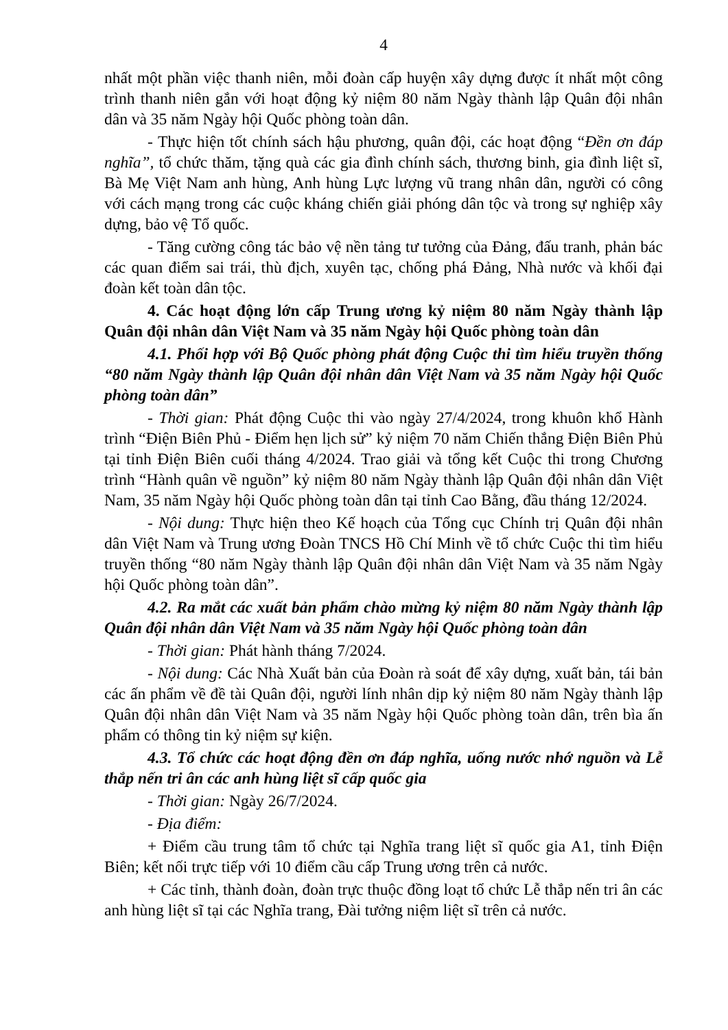4
nhất một phần việc thanh niên, mỗi đoàn cấp huyện xây dựng được ít nhất một công trình thanh niên gắn với hoạt động kỷ niệm 80 năm Ngày thành lập Quân đội nhân dân và 35 năm Ngày hội Quốc phòng toàn dân.
- Thực hiện tốt chính sách hậu phương, quân đội, các hoạt động “Đền ơn đáp nghĩa”, tổ chức thăm, tặng quà các gia đình chính sách, thương binh, gia đình liệt sĩ, Bà Mẹ Việt Nam anh hùng, Anh hùng Lực lượng vũ trang nhân dân, người có công với cách mạng trong các cuộc kháng chiến giải phóng dân tộc và trong sự nghiệp xây dựng, bảo vệ Tổ quốc.
- Tăng cường công tác bảo vệ nền tảng tư tưởng của Đảng, đấu tranh, phản bác các quan điểm sai trái, thù địch, xuyên tạc, chống phá Đảng, Nhà nước và khối đại đoàn kết toàn dân tộc.
4. Các hoạt động lớn cấp Trung ương kỷ niệm 80 năm Ngày thành lập Quân đội nhân dân Việt Nam và 35 năm Ngày hội Quốc phòng toàn dân
4.1. Phối hợp với Bộ Quốc phòng phát động Cuộc thi tìm hiểu truyền thống “80 năm Ngày thành lập Quân đội nhân dân Việt Nam và 35 năm Ngày hội Quốc phòng toàn dân”
- Thời gian: Phát động Cuộc thi vào ngày 27/4/2024, trong khuôn khổ Hành trình “Điện Biên Phủ - Điểm hẹn lịch sử” kỷ niệm 70 năm Chiến thắng Điện Biên Phủ tại tỉnh Điện Biên cuối tháng 4/2024. Trao giải và tổng kết Cuộc thi trong Chương trình “Hành quân về nguồn” kỷ niệm 80 năm Ngày thành lập Quân đội nhân dân Việt Nam, 35 năm Ngày hội Quốc phòng toàn dân tại tỉnh Cao Bằng, đầu tháng 12/2024.
- Nội dung: Thực hiện theo Kế hoạch của Tổng cục Chính trị Quân đội nhân dân Việt Nam và Trung ương Đoàn TNCS Hồ Chí Minh về tổ chức Cuộc thi tìm hiểu truyền thống “80 năm Ngày thành lập Quân đội nhân dân Việt Nam và 35 năm Ngày hội Quốc phòng toàn dân”.
4.2. Ra mắt các xuất bản phẩm chào mừng kỷ niệm 80 năm Ngày thành lập Quân đội nhân dân Việt Nam và 35 năm Ngày hội Quốc phòng toàn dân
- Thời gian: Phát hành tháng 7/2024.
- Nội dung: Các Nhà Xuất bản của Đoàn rà soát để xây dựng, xuất bản, tái bản các ấn phẩm về đề tài Quân đội, người lính nhân dịp kỷ niệm 80 năm Ngày thành lập Quân đội nhân dân Việt Nam và 35 năm Ngày hội Quốc phòng toàn dân, trên bìa ấn phẩm có thông tin kỷ niệm sự kiện.
4.3. Tổ chức các hoạt động đền ơn đáp nghĩa, uống nước nhớ nguồn và Lễ thắp nến tri ân các anh hùng liệt sĩ cấp quốc gia
- Thời gian: Ngày 26/7/2024.
- Địa điểm:
+ Điểm cầu trung tâm tổ chức tại Nghĩa trang liệt sĩ quốc gia A1, tỉnh Điện Biên; kết nối trực tiếp với 10 điểm cầu cấp Trung ương trên cả nước.
+ Các tỉnh, thành đoàn, đoàn trực thuộc đồng loạt tổ chức Lễ thắp nến tri ân các anh hùng liệt sĩ tại các Nghĩa trang, Đài tưởng niệm liệt sĩ trên cả nước.